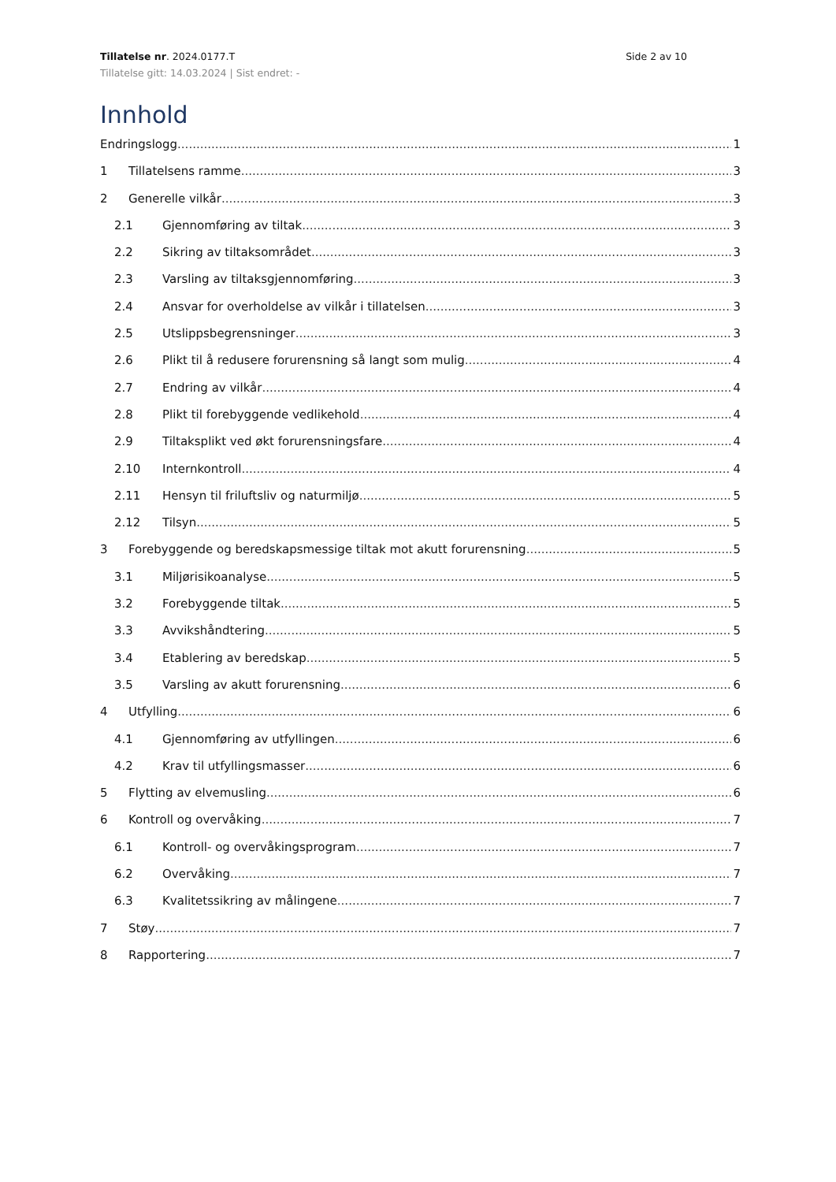Tillatelse nr. 2024.0177.T Side 2 av 10
Tillatelse gitt: 14.03.2024 | Sist endret: -
Innhold
Endringslogg 1
1 Tillatelsens ramme 3
2 Generelle vilkår 3
2.1 Gjennomføring av tiltak 3
2.2 Sikring av tiltaksområdet 3
2.3 Varsling av tiltaksgjennomføring 3
2.4 Ansvar for overholdelse av vilkår i tillatelsen 3
2.5 Utslippsbegrensninger 3
2.6 Plikt til å redusere forurensning så langt som mulig 4
2.7 Endring av vilkår 4
2.8 Plikt til forebyggende vedlikehold 4
2.9 Tiltaksplikt ved økt forurensningsfare 4
2.10 Internkontroll 4
2.11 Hensyn til friluftsliv og naturmiljø 5
2.12 Tilsyn 5
3 Forebyggende og beredskapsmessige tiltak mot akutt forurensning 5
3.1 Miljørisikoanalyse 5
3.2 Forebyggende tiltak 5
3.3 Avvikshåndtering 5
3.4 Etablering av beredskap 5
3.5 Varsling av akutt forurensning 6
4 Utfylling 6
4.1 Gjennomføring av utfyllingen 6
4.2 Krav til utfyllingsmasser 6
5 Flytting av elvemusling 6
6 Kontroll og overvåking 7
6.1 Kontroll- og overvåkingsprogram 7
6.2 Overvåking 7
6.3 Kvalitetssikring av målingene 7
7 Støy 7
8 Rapportering 7